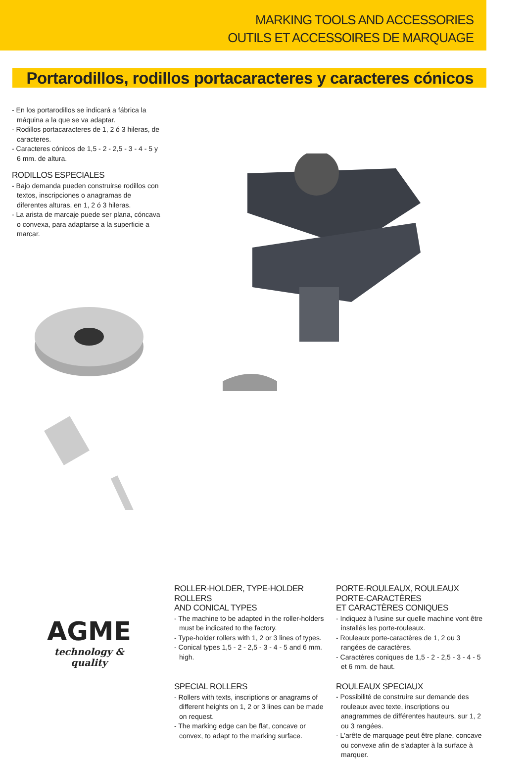MARKING TOOLS AND ACCESSORIES
OUTILS ET ACCESSOIRES DE MARQUAGE
Portarodillos, rodillos portacaracteres y caracteres cónicos
- En los portarodillos se indicará a fábrica la máquina a la que se va adaptar.
- Rodillos portacaracteres de 1, 2 ó 3 hileras, de caracteres.
- Caracteres cónicos de 1,5 - 2 - 2,5 - 3 - 4 - 5 y 6 mm. de altura.
RODILLOS ESPECIALES
- Bajo demanda pueden construirse rodillos con textos, inscripciones o anagramas de diferentes alturas, en 1, 2 ó 3 hileras.
- La arista de marcaje puede ser plana, cóncava o convexa, para adaptarse a la superficie a marcar.
AGME
technology & quality
ROLLER-HOLDER, TYPE-HOLDER ROLLERS
AND CONICAL TYPES
- The machine to be adapted in the roller-holders must be indicated to the factory.
- Type-holder rollers with 1, 2 or 3 lines of types.
- Conical types 1,5 - 2 - 2,5 - 3 - 4 - 5 and 6 mm. high.
SPECIAL ROLLERS
- Rollers with texts, inscriptions or anagrams of different heights on 1, 2 or 3 lines can be made on request.
- The marking edge can be flat, concave or convex, to adapt to the marking surface.
PORTE-ROULEAUX, ROULEAUX PORTE-CARACTÈRES
ET CARACTÈRES CONIQUES
- Indiquez à l'usine sur quelle machine vont être installés les porte-rouleaux.
- Rouleaux porte-caractères de 1, 2 ou 3 rangées de caractères.
- Caractères coniques de 1,5 - 2 - 2,5 - 3 - 4 - 5 et 6 mm. de haut.
ROULEAUX SPECIAUX
- Possibilité de construire sur demande des rouleaux avec texte, inscriptions ou anagrammes de différentes hauteurs, sur 1, 2 ou 3 rangées.
- L'arête de marquage peut être plane, concave ou convexe afin de s'adapter à la surface à marquer.